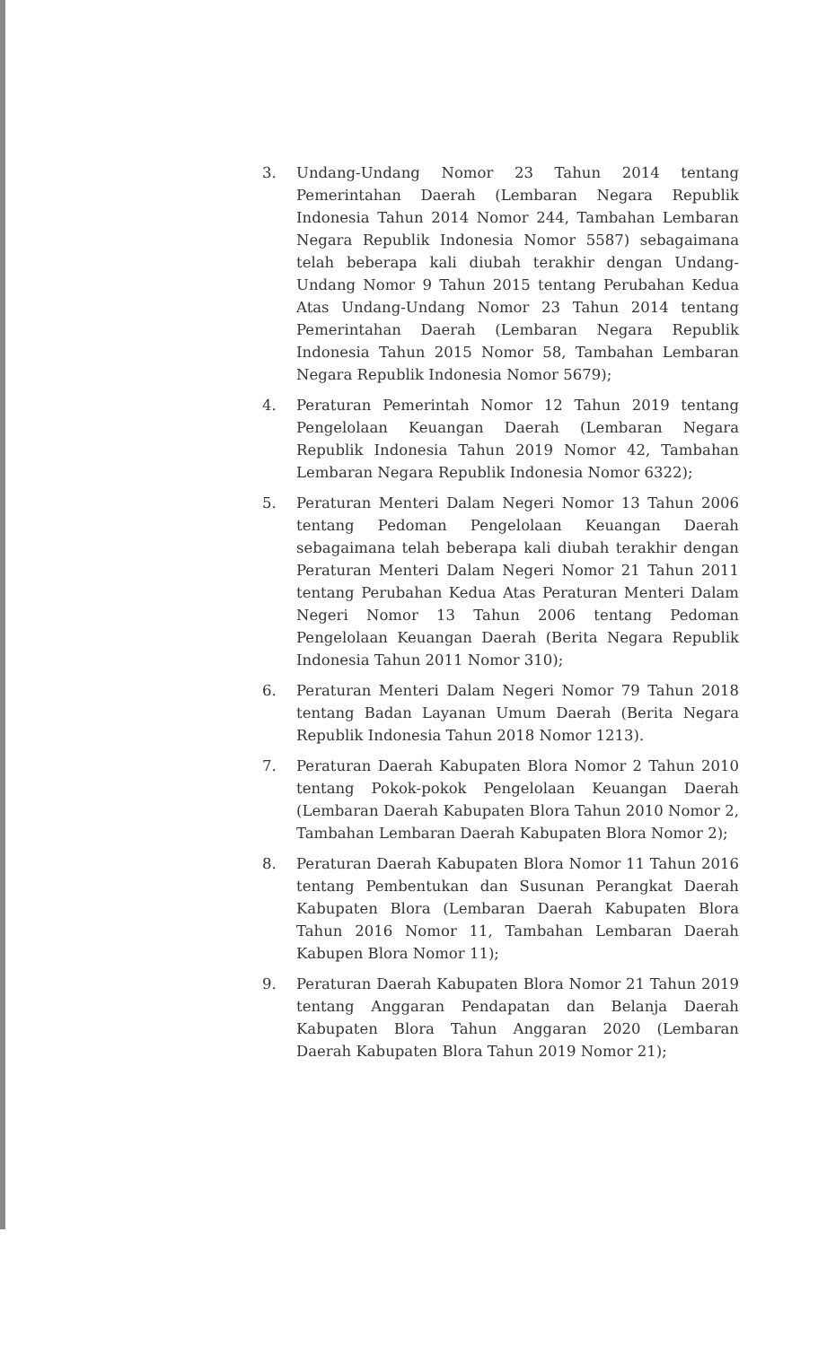3. Undang-Undang Nomor 23 Tahun 2014 tentang Pemerintahan Daerah (Lembaran Negara Republik Indonesia Tahun 2014 Nomor 244, Tambahan Lembaran Negara Republik Indonesia Nomor 5587) sebagaimana telah beberapa kali diubah terakhir dengan Undang-Undang Nomor 9 Tahun 2015 tentang Perubahan Kedua Atas Undang-Undang Nomor 23 Tahun 2014 tentang Pemerintahan Daerah (Lembaran Negara Republik Indonesia Tahun 2015 Nomor 58, Tambahan Lembaran Negara Republik Indonesia Nomor 5679);
4. Peraturan Pemerintah Nomor 12 Tahun 2019 tentang Pengelolaan Keuangan Daerah (Lembaran Negara Republik Indonesia Tahun 2019 Nomor 42, Tambahan Lembaran Negara Republik Indonesia Nomor 6322);
5. Peraturan Menteri Dalam Negeri Nomor 13 Tahun 2006 tentang Pedoman Pengelolaan Keuangan Daerah sebagaimana telah beberapa kali diubah terakhir dengan Peraturan Menteri Dalam Negeri Nomor 21 Tahun 2011 tentang Perubahan Kedua Atas Peraturan Menteri Dalam Negeri Nomor 13 Tahun 2006 tentang Pedoman Pengelolaan Keuangan Daerah (Berita Negara Republik Indonesia Tahun 2011 Nomor 310);
6. Peraturan Menteri Dalam Negeri Nomor 79 Tahun 2018 tentang Badan Layanan Umum Daerah (Berita Negara Republik Indonesia Tahun 2018 Nomor 1213).
7. Peraturan Daerah Kabupaten Blora Nomor 2 Tahun 2010 tentang Pokok-pokok Pengelolaan Keuangan Daerah (Lembaran Daerah Kabupaten Blora Tahun 2010 Nomor 2, Tambahan Lembaran Daerah Kabupaten Blora Nomor 2);
8. Peraturan Daerah Kabupaten Blora Nomor 11 Tahun 2016 tentang Pembentukan dan Susunan Perangkat Daerah Kabupaten Blora (Lembaran Daerah Kabupaten Blora Tahun 2016 Nomor 11, Tambahan Lembaran Daerah Kabupen Blora Nomor 11);
9. Peraturan Daerah Kabupaten Blora Nomor 21 Tahun 2019 tentang Anggaran Pendapatan dan Belanja Daerah Kabupaten Blora Tahun Anggaran 2020 (Lembaran Daerah Kabupaten Blora Tahun 2019 Nomor 21);